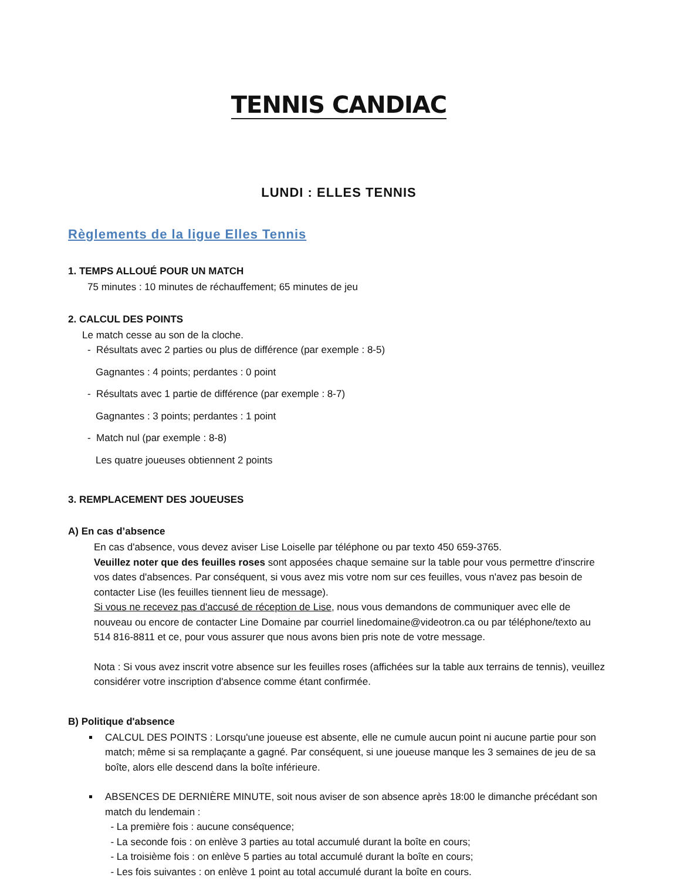TENNIS CANDIAC
LUNDI : ELLES TENNIS
Règlements de la ligue Elles Tennis
1. TEMPS ALLOUÉ POUR UN MATCH
75 minutes : 10 minutes de réchauffement; 65 minutes de jeu
2. CALCUL DES POINTS
Le match cesse au son de la cloche.
- Résultats avec 2 parties ou plus de différence (par exemple : 8-5)
Gagnantes : 4 points; perdantes : 0 point
- Résultats avec 1 partie de différence (par exemple : 8-7)
Gagnantes : 3 points; perdantes : 1 point
- Match nul (par exemple : 8-8)
Les quatre joueuses obtiennent 2 points
3. REMPLACEMENT DES JOUEUSES
A) En cas d’absence
En cas d'absence, vous devez aviser Lise Loiselle par téléphone ou par texto 450 659-3765.
Veuillez noter que des feuilles roses sont apposées chaque semaine sur la table pour vous permettre d'inscrire vos dates d'absences. Par conséquent, si vous avez mis votre nom sur ces feuilles, vous n'avez pas besoin de contacter Lise (les feuilles tiennent lieu de message).
Si vous ne recevez pas d'accusé de réception de Lise, nous vous demandons de communiquer avec elle de nouveau ou encore de contacter Line Domaine par courriel linedomaine@videotron.ca ou par téléphone/texto au 514 816-8811 et ce, pour vous assurer que nous avons bien pris note de votre message.
Nota : Si vous avez inscrit votre absence sur les feuilles roses (affichées sur la table aux terrains de tennis), veuillez considérer votre inscription d'absence comme étant confirmée.
B) Politique d'absence
CALCUL DES POINTS : Lorsqu'une joueuse est absente, elle ne cumule aucun point ni aucune partie pour son match; même si sa remplaçante a gagné. Par conséquent, si une joueuse manque les 3 semaines de jeu de sa boîte, alors elle descend dans la boîte inférieure.
ABSENCES DE DERNIÈRE MINUTE, soit nous aviser de son absence après 18:00 le dimanche précédant son match du lendemain :
- La première fois : aucune conséquence;
- La seconde fois : on enlève 3 parties au total accumulé durant la boîte en cours;
- La troisième fois : on enlève 5 parties au total accumulé durant la boîte en cours;
- Les fois suivantes : on enlève 1 point au total accumulé durant la boîte en cours.